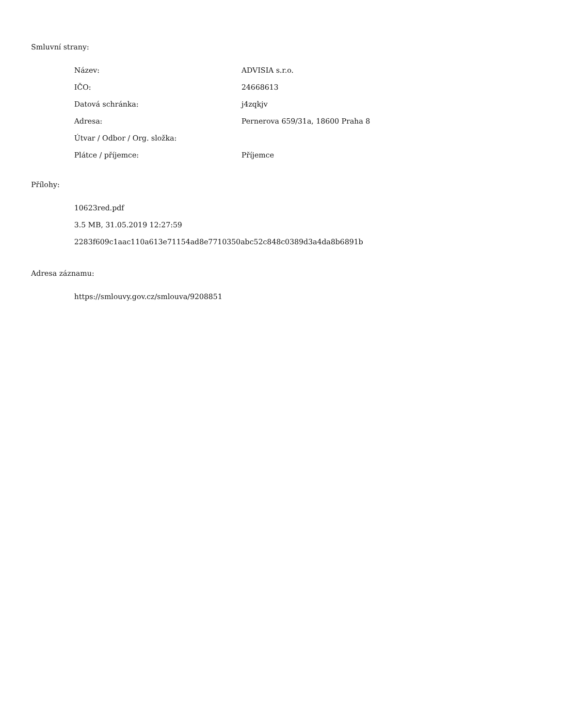Smluvní strany:
| Název: | ADVISIA s.r.o. |
| IČO: | 24668613 |
| Datová schránka: | j4zqkjv |
| Adresa: | Pernerova 659/31a, 18600 Praha 8 |
| Útvar / Odbor / Org. složka: | |
| Plátce / příjemce: | Příjemce |
Přílohy:
10623red.pdf
3.5 MB, 31.05.2019 12:27:59
2283f609c1aac110a613e71154ad8e7710350abc52c848c0389d3a4da8b6891b
Adresa záznamu:
https://smlouvy.gov.cz/smlouva/9208851